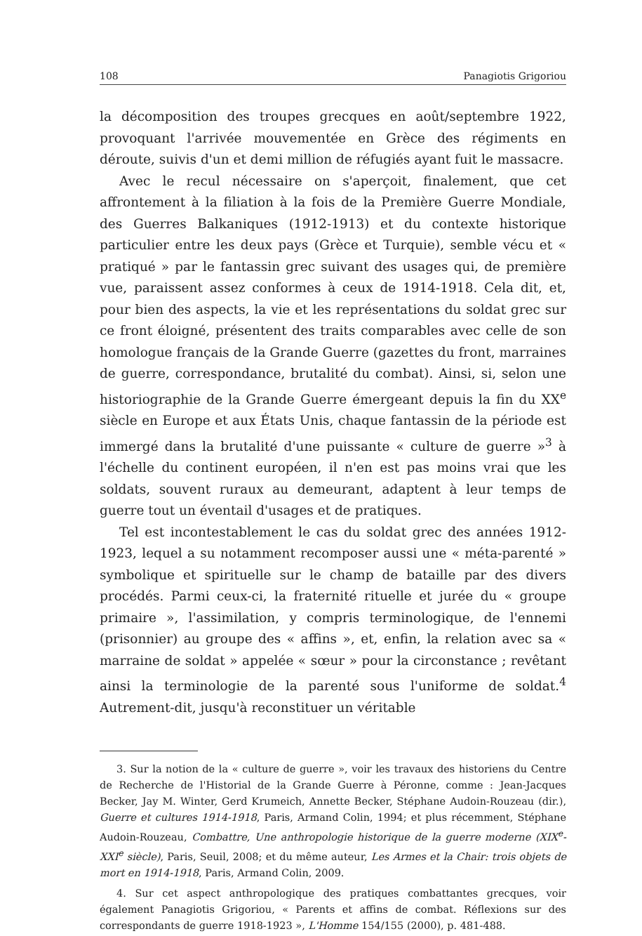108 Panagiotis Grigoriou
la décomposition des troupes grecques en août/septembre 1922, provoquant l'arrivée mouvementée en Grèce des régiments en déroute, suivis d'un et demi million de réfugiés ayant fuit le massacre.
Avec le recul nécessaire on s'aperçoit, finalement, que cet affrontement à la filiation à la fois de la Première Guerre Mondiale, des Guerres Balkaniques (1912-1913) et du contexte historique particulier entre les deux pays (Grèce et Turquie), semble vécu et « pratiqué » par le fantassin grec suivant des usages qui, de première vue, paraissent assez conformes à ceux de 1914-1918. Cela dit, et, pour bien des aspects, la vie et les représentations du soldat grec sur ce front éloigné, présentent des traits comparables avec celle de son homologue français de la Grande Guerre (gazettes du front, marraines de guerre, correspondance, brutalité du combat). Ainsi, si, selon une historiographie de la Grande Guerre émergeant depuis la fin du XX<sup>e</sup> siècle en Europe et aux États Unis, chaque fantassin de la période est immergé dans la brutalité d'une puissante « culture de guerre »<sup>3</sup> à l'échelle du continent européen, il n'en est pas moins vrai que les soldats, souvent ruraux au demeurant, adaptent à leur temps de guerre tout un éventail d'usages et de pratiques.
Tel est incontestablement le cas du soldat grec des années 1912-1923, lequel a su notamment recomposer aussi une « méta-parenté » symbolique et spirituelle sur le champ de bataille par des divers procédés. Parmi ceux-ci, la fraternité rituelle et jurée du « groupe primaire », l'assimilation, y compris terminologique, de l'ennemi (prisonnier) au groupe des « affins », et, enfin, la relation avec sa « marraine de soldat » appelée « sœur » pour la circonstance ; revêtant ainsi la terminologie de la parenté sous l'uniforme de soldat.<sup>4</sup> Autrement-dit, jusqu'à reconstituer un véritable
3. Sur la notion de la « culture de guerre », voir les travaux des historiens du Centre de Recherche de l'Historial de la Grande Guerre à Péronne, comme : Jean-Jacques Becker, Jay M. Winter, Gerd Krumeich, Annette Becker, Stéphane Audoin-Rouzeau (dir.), Guerre et cultures 1914-1918, Paris, Armand Colin, 1994; et plus récemment, Stéphane Audoin-Rouzeau, Combattre, Une anthropologie historique de la guerre moderne (XIX<sup>e</sup>-XXI<sup>e</sup> siècle), Paris, Seuil, 2008; et du même auteur, Les Armes et la Chair: trois objets de mort en 1914-1918, Paris, Armand Colin, 2009.
4. Sur cet aspect anthropologique des pratiques combattantes grecques, voir également Panagiotis Grigoriou, « Parents et affins de combat. Réflexions sur des correspondants de guerre 1918-1923 », L'Homme 154/155 (2000), p. 481-488.